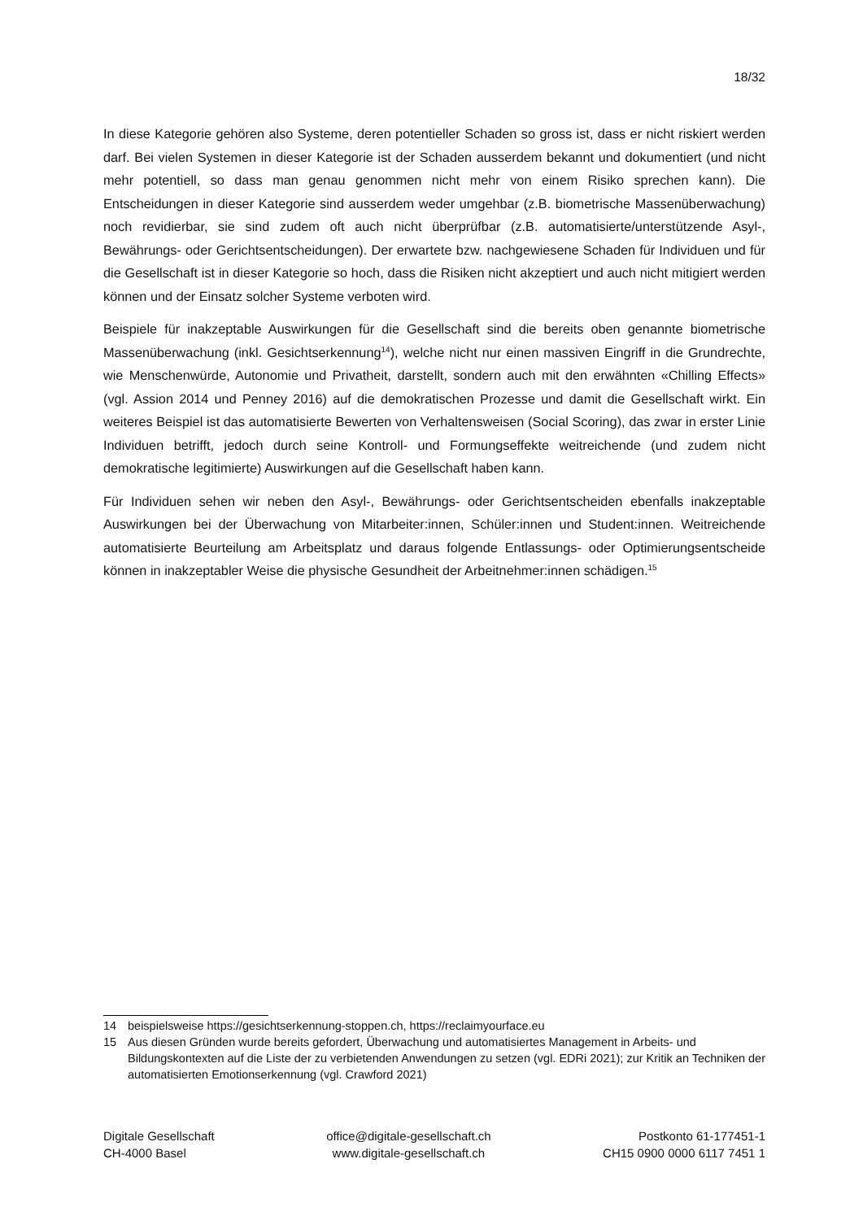18/32
In diese Kategorie gehören also Systeme, deren potentieller Schaden so gross ist, dass er nicht riskiert werden darf. Bei vielen Systemen in dieser Kategorie ist der Schaden ausserdem bekannt und dokumentiert (und nicht mehr potentiell, so dass man genau genommen nicht mehr von einem Risiko sprechen kann). Die Entscheidungen in dieser Kategorie sind ausserdem weder umgehbar (z.B. biometrische Massenüberwachung) noch revidierbar, sie sind zudem oft auch nicht überprüfbar (z.B. automatisierte/unterstützende Asyl-, Bewährungs- oder Gerichtsentscheidungen). Der erwartete bzw. nachgewiesene Schaden für Individuen und für die Gesellschaft ist in dieser Kategorie so hoch, dass die Risiken nicht akzeptiert und auch nicht mitigiert werden können und der Einsatz solcher Systeme verboten wird.
Beispiele für inakzeptable Auswirkungen für die Gesellschaft sind die bereits oben genannte biometrische Massenüberwachung (inkl. Gesichtserkennung<sup>14</sup>), welche nicht nur einen massiven Eingriff in die Grundrechte, wie Menschenwürde, Autonomie und Privatheit, darstellt, sondern auch mit den erwähnten «Chilling Effects» (vgl. Assion 2014 und Penney 2016) auf die demokratischen Prozesse und damit die Gesellschaft wirkt. Ein weiteres Beispiel ist das automatisierte Bewerten von Verhaltensweisen (Social Scoring), das zwar in erster Linie Individuen betrifft, jedoch durch seine Kontroll- und Formungseffekte weitreichende (und zudem nicht demokratische legitimierte) Auswirkungen auf die Gesellschaft haben kann.
Für Individuen sehen wir neben den Asyl-, Bewährungs- oder Gerichtsentscheiden ebenfalls inakzeptable Auswirkungen bei der Überwachung von Mitarbeiter:innen, Schüler:innen und Student:innen. Weitreichende automatisierte Beurteilung am Arbeitsplatz und daraus folgende Entlassungs- oder Optimierungsentscheide können in inakzeptabler Weise die physische Gesundheit der Arbeitnehmer:innen schädigen.<sup>15</sup>
14 beispielsweise https://gesichtserkennung-stoppen.ch, https://reclaimyourface.eu
15 Aus diesen Gründen wurde bereits gefordert, Überwachung und automatisiertes Management in Arbeits- und Bildungskontexten auf die Liste der zu verbietenden Anwendungen zu setzen (vgl. EDRi 2021); zur Kritik an Techniken der automatisierten Emotionserkennung (vgl. Crawford 2021)
Digitale Gesellschaft
CH-4000 Basel
office@digitale-gesellschaft.ch
www.digitale-gesellschaft.ch
Postkonto 61-177451-1
CH15 0900 0000 6117 7451 1